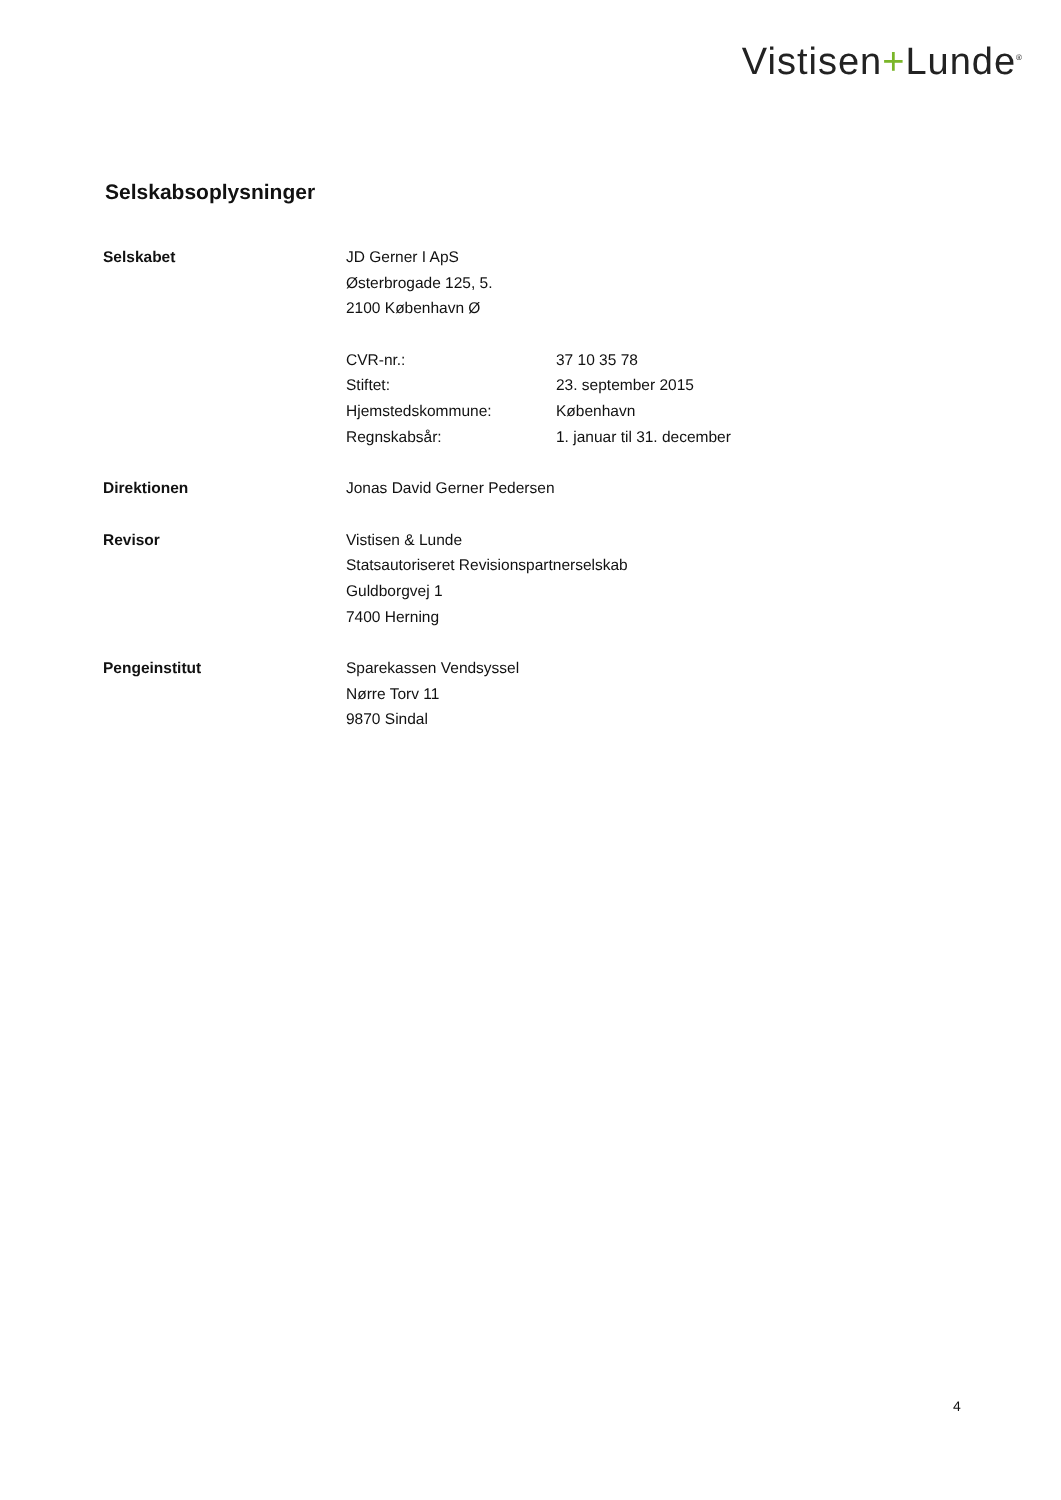Vistisen+Lunde<sup>®</sup>
Selskabsoplysninger
| Selskabet | JD Gerner I ApS | |
| | Østerbrogade 125, 5. | |
| | 2100 København Ø | |
| | CVR-nr.: | 37 10 35 78 |
| | Stiftet: | 23. september 2015 |
| | Hjemstedskommune: | København |
| | Regnskabsår: | 1. januar til 31. december |
| Direktionen | Jonas David Gerner Pedersen | |
| Revisor | Vistisen & Lunde | |
| | Statsautoriseret Revisionspartnerselskab | |
| | Guldborgvej 1 | |
| | 7400 Herning | |
| Pengeinstitut | Sparekassen Vendsyssel | |
| | Nørre Torv 11 | |
| | 9870 Sindal | |
4